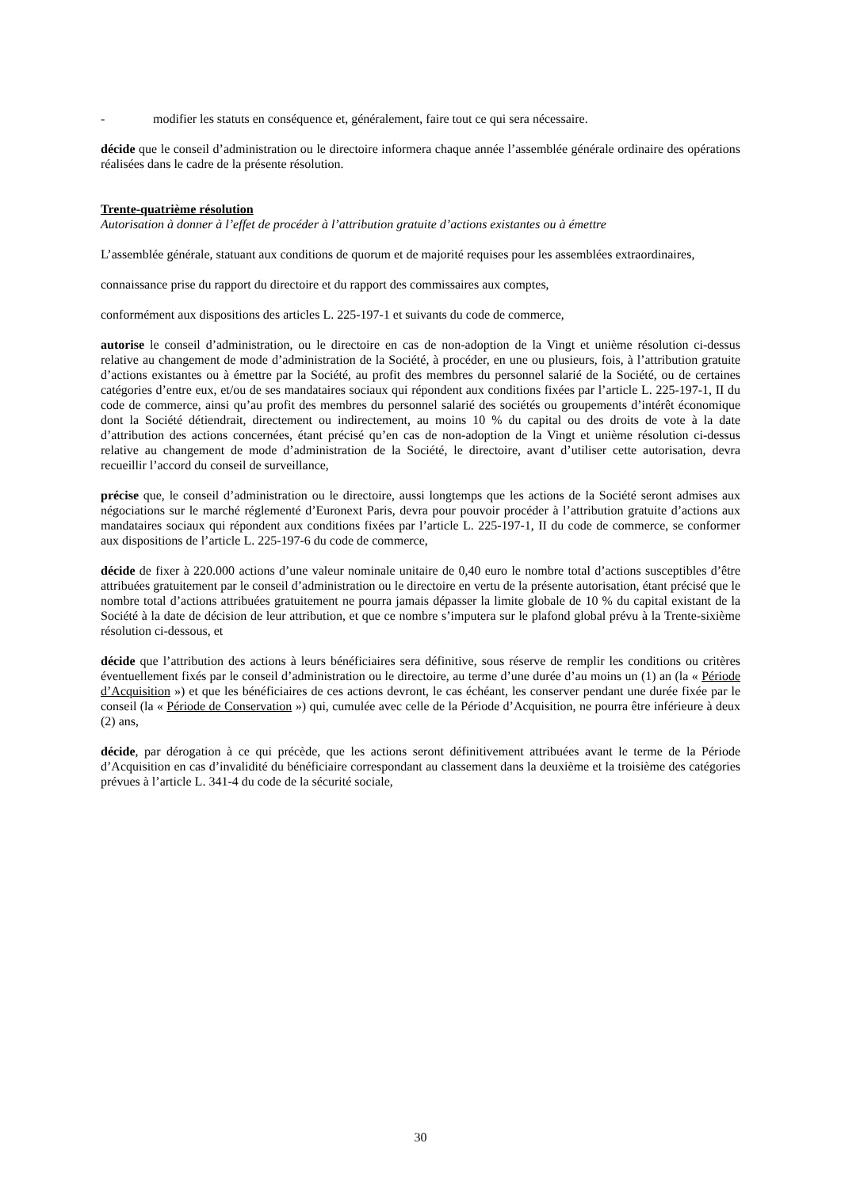- modifier les statuts en conséquence et, généralement, faire tout ce qui sera nécessaire.
décide que le conseil d’administration ou le directoire informera chaque année l’assemblée générale ordinaire des opérations réalisées dans le cadre de la présente résolution.
Trente-quatrième résolution
Autorisation à donner à l’effet de procéder à l’attribution gratuite d’actions existantes ou à émettre
L’assemblée générale, statuant aux conditions de quorum et de majorité requises pour les assemblées extraordinaires,
connaissance prise du rapport du directoire et du rapport des commissaires aux comptes,
conformément aux dispositions des articles L. 225-197-1 et suivants du code de commerce,
autorise le conseil d’administration, ou le directoire en cas de non-adoption de la Vingt et unième résolution ci-dessus relative au changement de mode d’administration de la Société, à procéder, en une ou plusieurs, fois, à l’attribution gratuite d’actions existantes ou à émettre par la Société, au profit des membres du personnel salarié de la Société, ou de certaines catégories d’entre eux, et/ou de ses mandataires sociaux qui répondent aux conditions fixées par l’article L. 225-197-1, II du code de commerce, ainsi qu’au profit des membres du personnel salarié des sociétés ou groupements d’intérêt économique dont la Société détiendrait, directement ou indirectement, au moins 10 % du capital ou des droits de vote à la date d’attribution des actions concernées, étant précisé qu’en cas de non-adoption de la Vingt et unième résolution ci-dessus relative au changement de mode d’administration de la Société, le directoire, avant d’utiliser cette autorisation, devra recueillir l’accord du conseil de surveillance,
précise que, le conseil d’administration ou le directoire, aussi longtemps que les actions de la Société seront admises aux négociations sur le marché réglementé d’Euronext Paris, devra pour pouvoir procéder à l’attribution gratuite d’actions aux mandataires sociaux qui répondent aux conditions fixées par l’article L. 225-197-1, II du code de commerce, se conformer aux dispositions de l’article L. 225-197-6 du code de commerce,
décide de fixer à 220.000 actions d’une valeur nominale unitaire de 0,40 euro le nombre total d’actions susceptibles d’être attribuées gratuitement par le conseil d’administration ou le directoire en vertu de la présente autorisation, étant précisé que le nombre total d’actions attribuées gratuitement ne pourra jamais dépasser la limite globale de 10 % du capital existant de la Société à la date de décision de leur attribution, et que ce nombre s’imputera sur le plafond global prévu à la Trente-sixième résolution ci-dessous, et
décide que l’attribution des actions à leurs bénéficiaires sera définitive, sous réserve de remplir les conditions ou critères éventuellement fixés par le conseil d’administration ou le directoire, au terme d’une durée d’au moins un (1) an (la « Période d’Acquisition ») et que les bénéficiaires de ces actions devront, le cas échéant, les conserver pendant une durée fixée par le conseil (la « Période de Conservation ») qui, cumulée avec celle de la Période d’Acquisition, ne pourra être inférieure à deux (2) ans,
décide, par dérogation à ce qui précède, que les actions seront définitivement attribuées avant le terme de la Période d’Acquisition en cas d’invalidité du bénéficiaire correspondant au classement dans la deuxième et la troisième des catégories prévues à l’article L. 341-4 du code de la sécurité sociale,
30